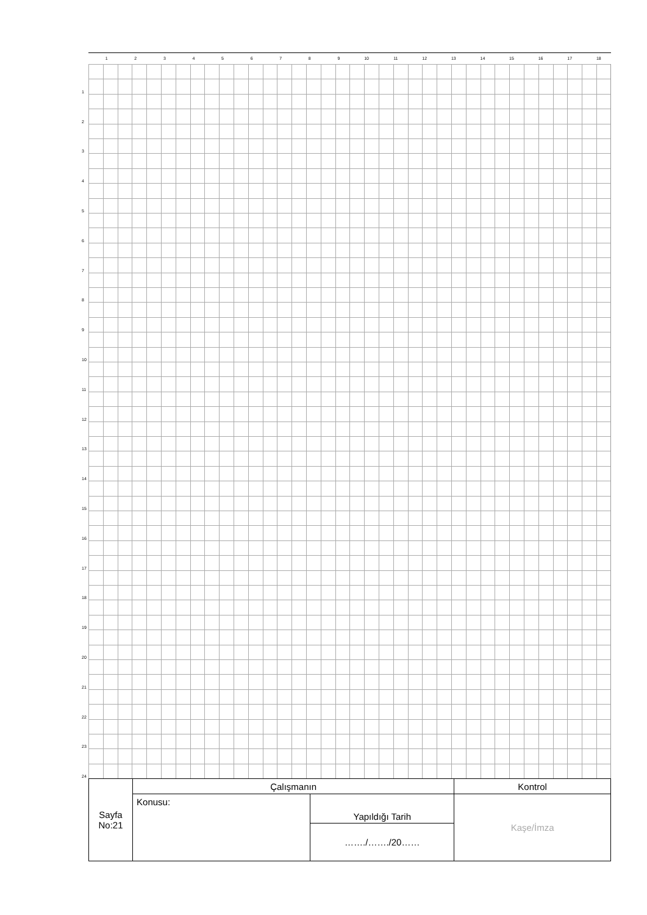1 2 3 4 5 6 7 8 9 10 11 12 13 14 15 16 17 18
1
2
3
4
5
6
7
8
9
10
11
12
13
14
15
16
17
18
19
20
21
22
23
24
| Sayfa No:21 | Çalışmanın | | Kontrol |
| | Konusu: | Yapıldığı Tarih | Kaşe/İmza |
| | | ……./……./20…… | |